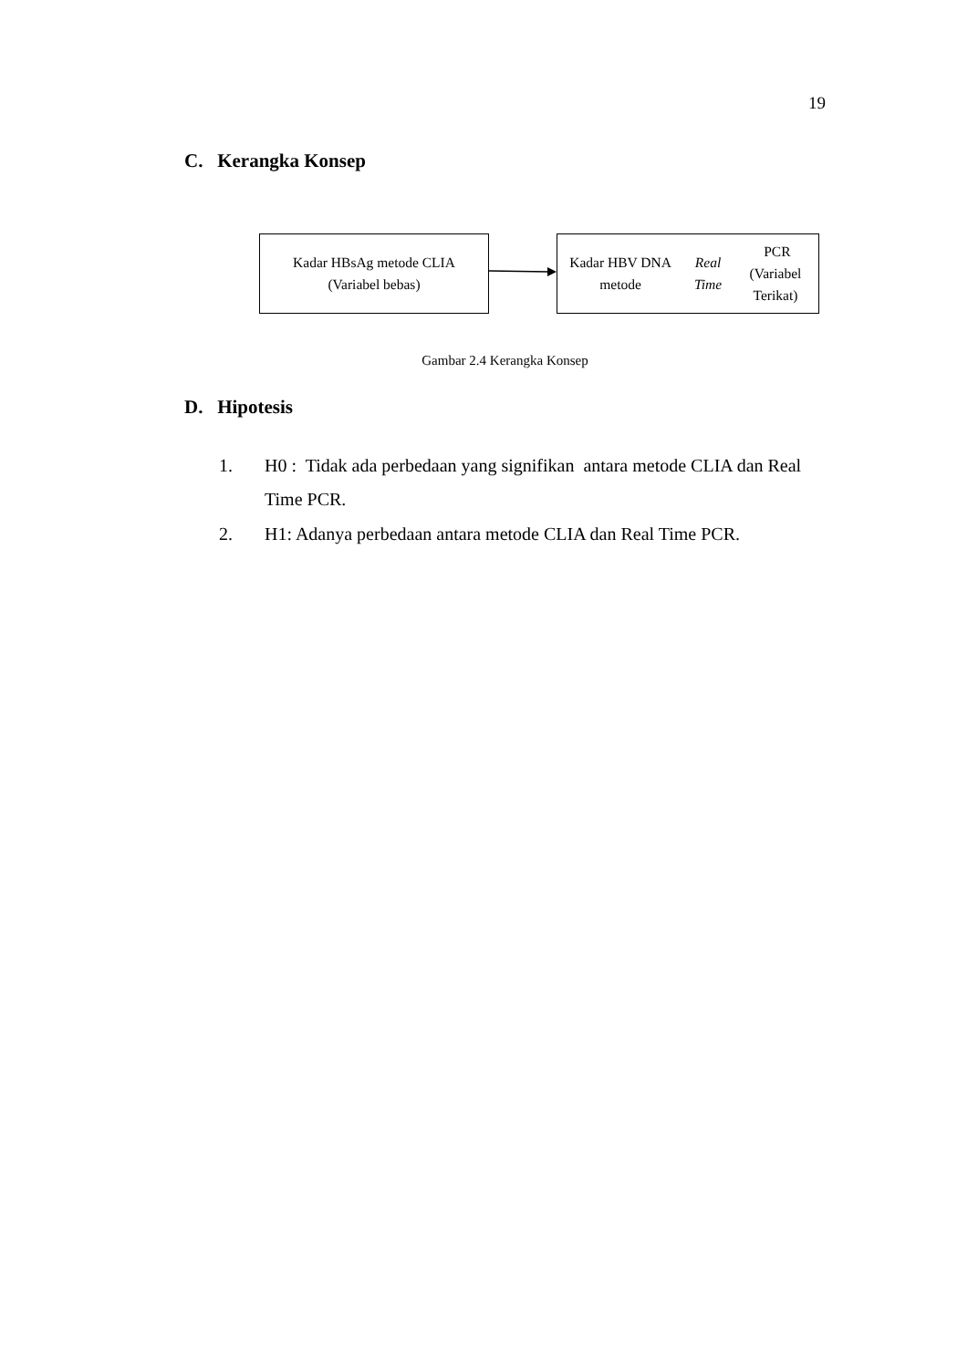19
C. Kerangka Konsep
Kadar HBsAg metode CLIA
(Variabel bebas)
Kadar HBV DNA metode
Real Time PCR
(Variabel Terikat)
Gambar 2.4 Kerangka Konsep
D. Hipotesis
1. H0 : Tidak ada perbedaan yang signifikan antara metode CLIA dan Real Time PCR.
2. H1: Adanya perbedaan antara metode CLIA dan Real Time PCR.